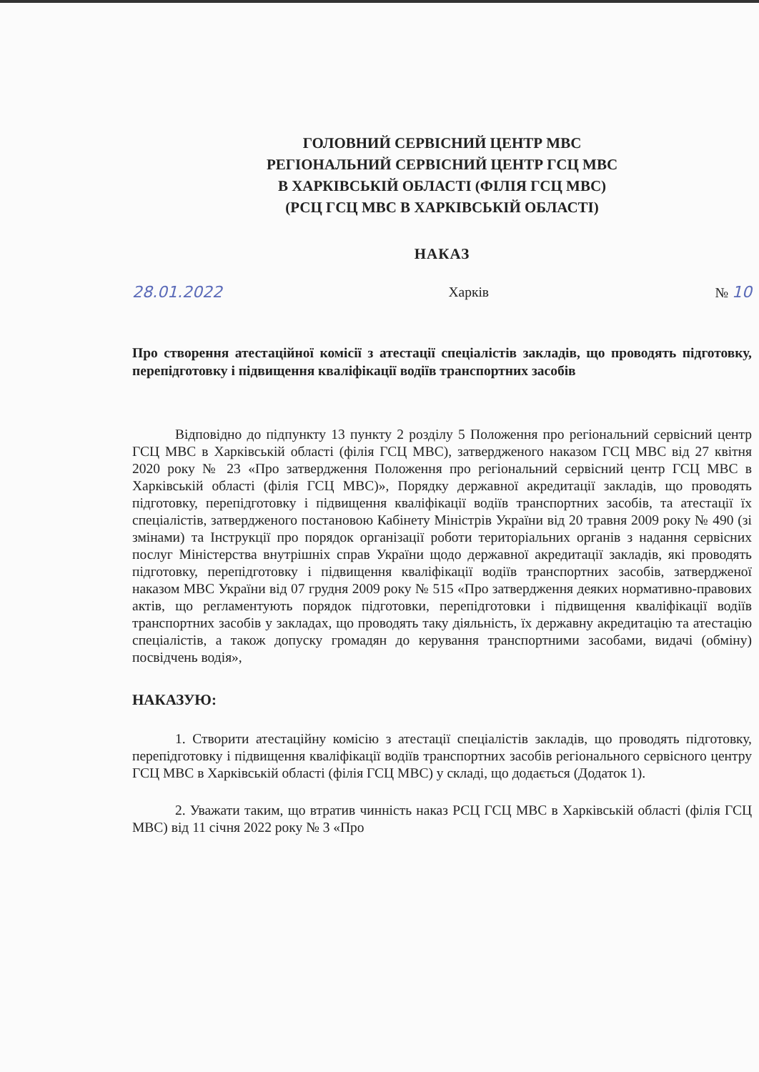ГОЛОВНИЙ СЕРВІСНИЙ ЦЕНТР МВС
РЕГІОНАЛЬНИЙ СЕРВІСНИЙ ЦЕНТР ГСЦ МВС
В ХАРКІВСЬКІЙ ОБЛАСТІ (ФІЛІЯ ГСЦ МВС)
(РСЦ ГСЦ МВС В ХАРКІВСЬКІЙ ОБЛАСТІ)
НАКАЗ
28.01.2022 Харків № 10
Про створення атестаційної комісії з атестації спеціалістів закладів, що проводять підготовку, перепідготовку і підвищення кваліфікації водіїв транспортних засобів
Відповідно до підпункту 13 пункту 2 розділу 5 Положення про регіональний сервісний центр ГСЦ МВС в Харківській області (філія ГСЦ МВС), затвердженого наказом ГСЦ МВС від 27 квітня 2020 року № 23 «Про затвердження Положення про регіональний сервісний центр ГСЦ МВС в Харківській області (філія ГСЦ МВС)», Порядку державної акредитації закладів, що проводять підготовку, перепідготовку і підвищення кваліфікації водіїв транспортних засобів, та атестації їх спеціалістів, затвердженого постановою Кабінету Міністрів України від 20 травня 2009 року № 490 (зі змінами) та Інструкції про порядок організації роботи територіальних органів з надання сервісних послуг Міністерства внутрішніх справ України щодо державної акредитації закладів, які проводять підготовку, перепідготовку і підвищення кваліфікації водіїв транспортних засобів, затвердженої наказом МВС України від 07 грудня 2009 року № 515 «Про затвердження деяких нормативно-правових актів, що регламентують порядок підготовки, перепідготовки і підвищення кваліфікації водіїв транспортних засобів у закладах, що проводять таку діяльність, їх державну акредитацію та атестацію спеціалістів, а також допуску громадян до керування транспортними засобами, видачі (обміну) посвідчень водія»,
НАКАЗУЮ:
1. Створити атестаційну комісію з атестації спеціалістів закладів, що проводять підготовку, перепідготовку і підвищення кваліфікації водіїв транспортних засобів регіонального сервісного центру ГСЦ МВС в Харківській області (філія ГСЦ МВС) у складі, що додається (Додаток 1).
2. Уважати таким, що втратив чинність наказ РСЦ ГСЦ МВС в Харківській області (філія ГСЦ МВС) від 11 січня 2022 року № 3 «Про